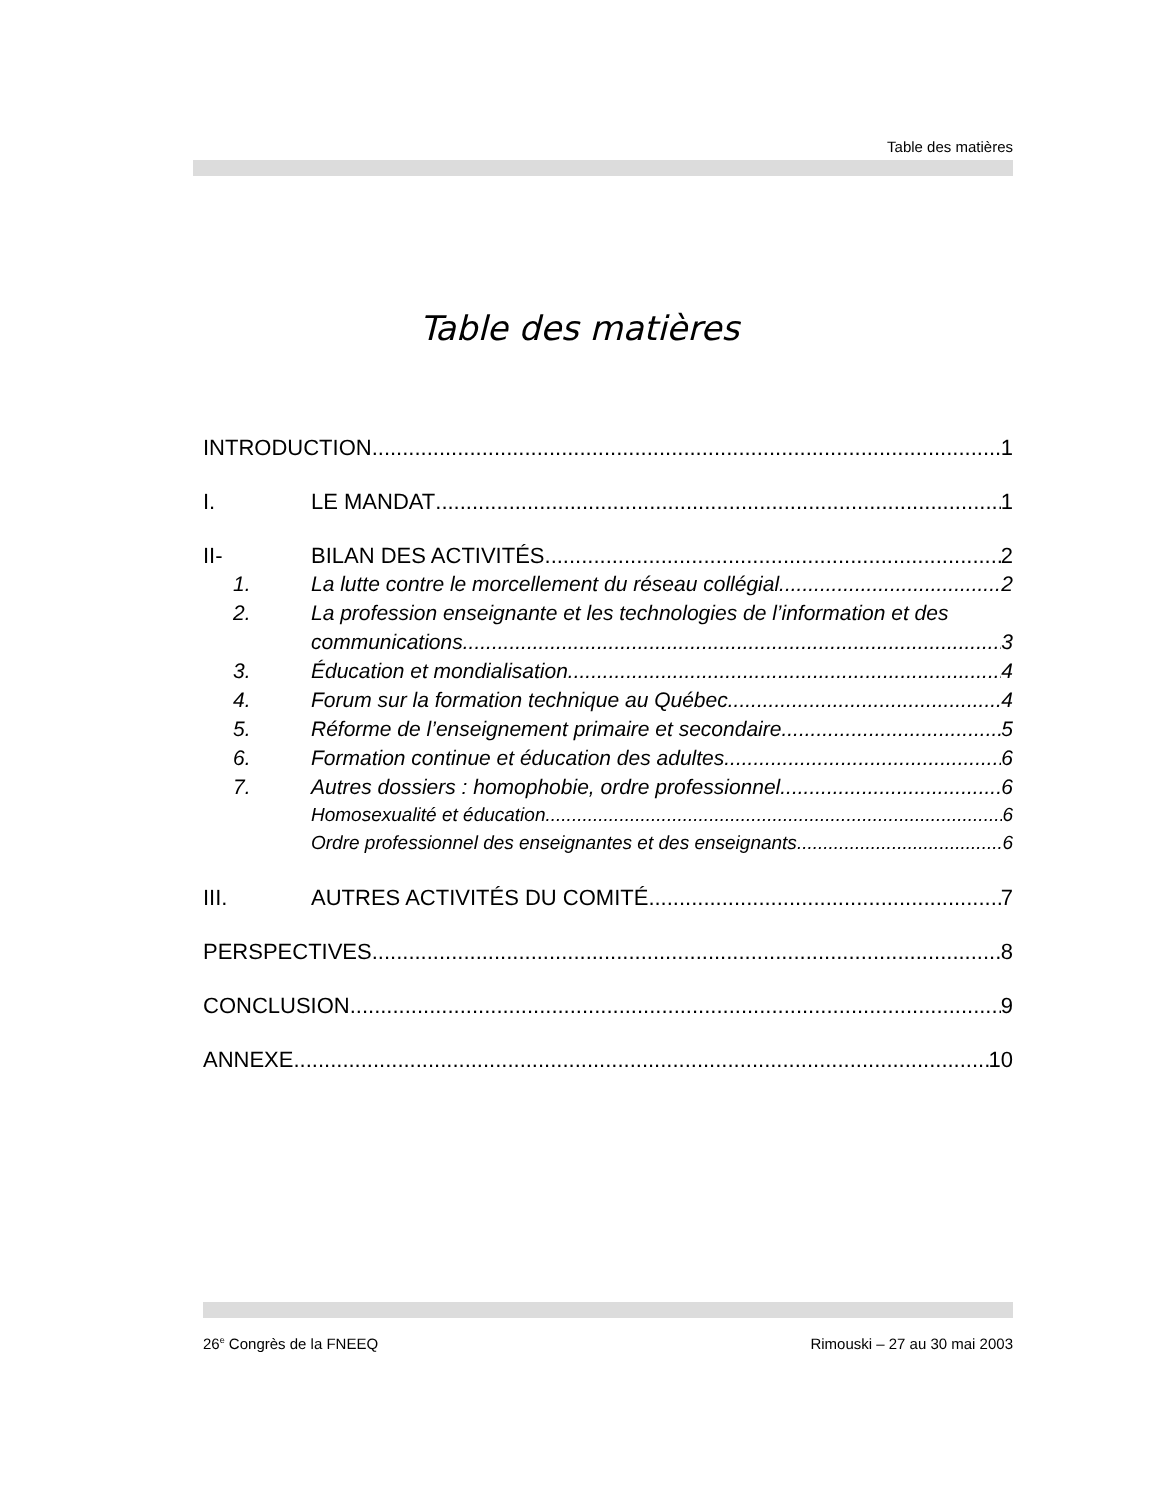Table des matières
Table des matières
INTRODUCTION 1
I. LE MANDAT 1
II- BILAN DES ACTIVITÉS 2
1. La lutte contre le morcellement du réseau collégial 2
2. La profession enseignante et les technologies de l’information et des
communications 3
3. Éducation et mondialisation 4
4. Forum sur la formation technique au Québec 4
5. Réforme de l’enseignement primaire et secondaire 5
6. Formation continue et éducation des adultes 6
7. Autres dossiers : homophobie, ordre professionnel 6
Homosexualité et éducation 6
Ordre professionnel des enseignantes et des enseignants 6
III. AUTRES ACTIVITÉS DU COMITÉ 7
PERSPECTIVES 8
CONCLUSION 9
ANNEXE 10
26<sup>e</sup> Congrès de la FNEEQ Rimouski – 27 au 30 mai 2003